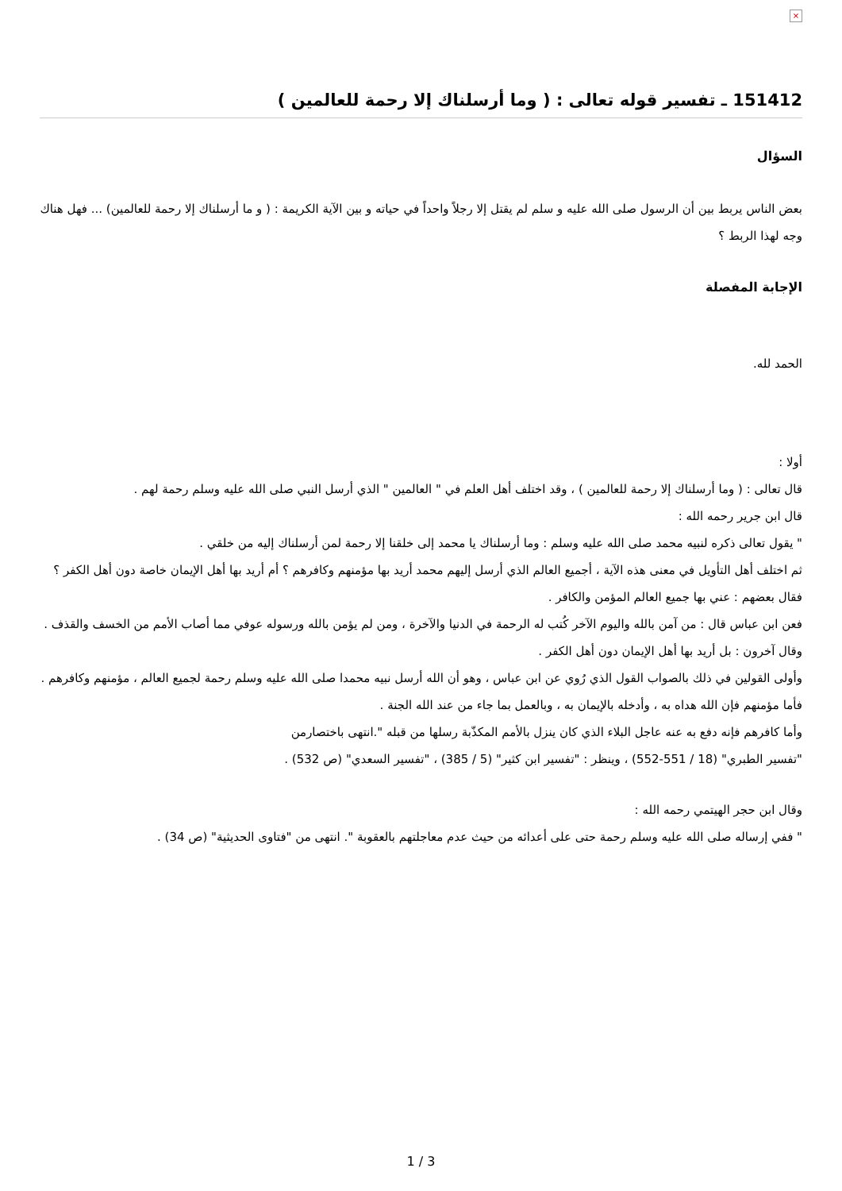×
151412 ـ تفسير قوله تعالى : ( وما أرسلناك إلا رحمة للعالمين )
السؤال
بعض الناس يربط بين أن الرسول صلى الله عليه و سلم لم يقتل إلا رجلاً واحداً في حياته و بين الآية الكريمة : ( و ما أرسلناك إلا رحمة للعالمين) ... فهل هناك وجه لهذا الربط ؟
الإجابة المفصلة
الحمد لله.
أولا :
قال تعالى : ( وما أرسلناك إلا رحمة للعالمين ) ، وقد اختلف أهل العلم في " العالمين " الذي أرسل النبي صلى الله عليه وسلم رحمة لهم .
قال ابن جرير رحمه الله :
" يقول تعالى ذكره لنبيه محمد صلى الله عليه وسلم : وما أرسلناك يا محمد إلى خلقنا إلا رحمة لمن أرسلناك إليه من خلقي .
ثم اختلف أهل التأويل في معنى هذه الآية ، أجميع العالم الذي أرسل إليهم محمد أريد بها مؤمنهم وكافرهم ؟ أم أريد بها أهل الإيمان خاصة دون أهل الكفر ؟
فقال بعضهم : عني بها جميع العالم المؤمن والكافر .
فعن ابن عباس قال : من آمن بالله واليوم الآخر كُتب له الرحمة في الدنيا والآخرة ، ومن لم يؤمن بالله ورسوله عوفي مما أصاب الأمم من الخسف والقذف .
وقال آخرون : بل أريد بها أهل الإيمان دون أهل الكفر .
وأولى القولين في ذلك بالصواب القول الذي رُوي عن ابن عباس ، وهو أن الله أرسل نبيه محمدا صلى الله عليه وسلم رحمة لجميع العالم ، مؤمنهم وكافرهم . فأما مؤمنهم فإن الله هداه به ، وأدخله بالإيمان به ، وبالعمل بما جاء من عند الله الجنة .
وأما كافرهم فإنه دفع به عنه عاجل البلاء الذي كان ينزل بالأمم المكذّبة رسلها من قبله ".انتهى باختصارمن
"تفسير الطبري" (18 / 551-552) ، وينظر : "تفسير ابن كثير" (5 / 385) ، "تفسير السعدي" (ص 532) .
وقال ابن حجر الهيتمي رحمه الله :
" ففي إرساله صلى الله عليه وسلم رحمة حتى على أعدائه من حيث عدم معاجلتهم بالعقوبة ". انتهى من "فتاوى الحديثية" (ص 34) .
1 / 3